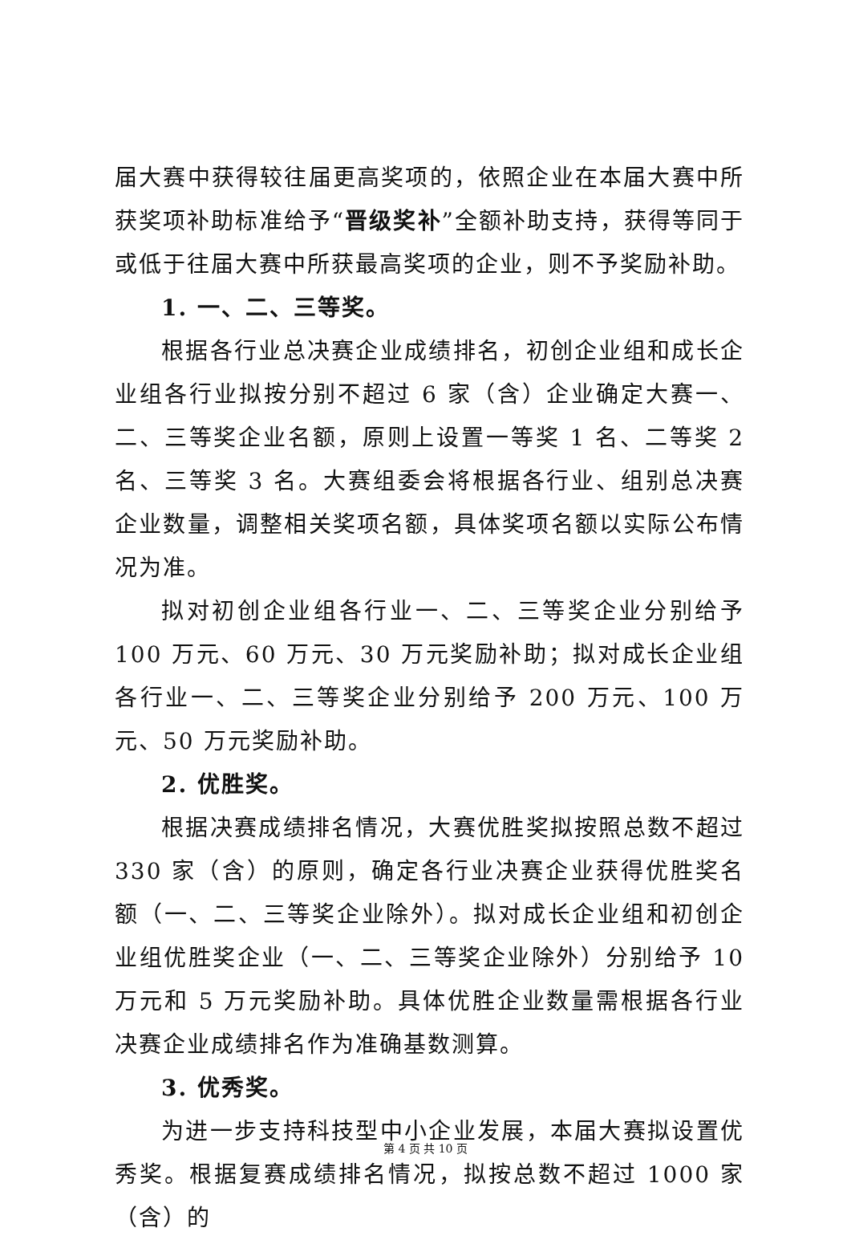届大赛中获得较往届更高奖项的，依照企业在本届大赛中所获奖项补助标准给予“晋级奖补”全额补助支持，获得等同于或低于往届大赛中所获最高奖项的企业，则不予奖励补助。
1. 一、二、三等奖。
根据各行业总决赛企业成绩排名，初创企业组和成长企业组各行业拟按分别不超过 6 家（含）企业确定大赛一、二、三等奖企业名额，原则上设置一等奖 1 名、二等奖 2 名、三等奖 3 名。大赛组委会将根据各行业、组别总决赛企业数量，调整相关奖项名额，具体奖项名额以实际公布情况为准。
拟对初创企业组各行业一、二、三等奖企业分别给予 100 万元、60 万元、30 万元奖励补助；拟对成长企业组各行业一、二、三等奖企业分别给予 200 万元、100 万元、50 万元奖励补助。
2. 优胜奖。
根据决赛成绩排名情况，大赛优胜奖拟按照总数不超过 330 家（含）的原则，确定各行业决赛企业获得优胜奖名额（一、二、三等奖企业除外）。拟对成长企业组和初创企业组优胜奖企业（一、二、三等奖企业除外）分别给予 10 万元和 5 万元奖励补助。具体优胜企业数量需根据各行业决赛企业成绩排名作为准确基数测算。
3. 优秀奖。
为进一步支持科技型中小企业发展，本届大赛拟设置优秀奖。根据复赛成绩排名情况，拟按总数不超过 1000 家（含）的
第 4 页 共 10 页